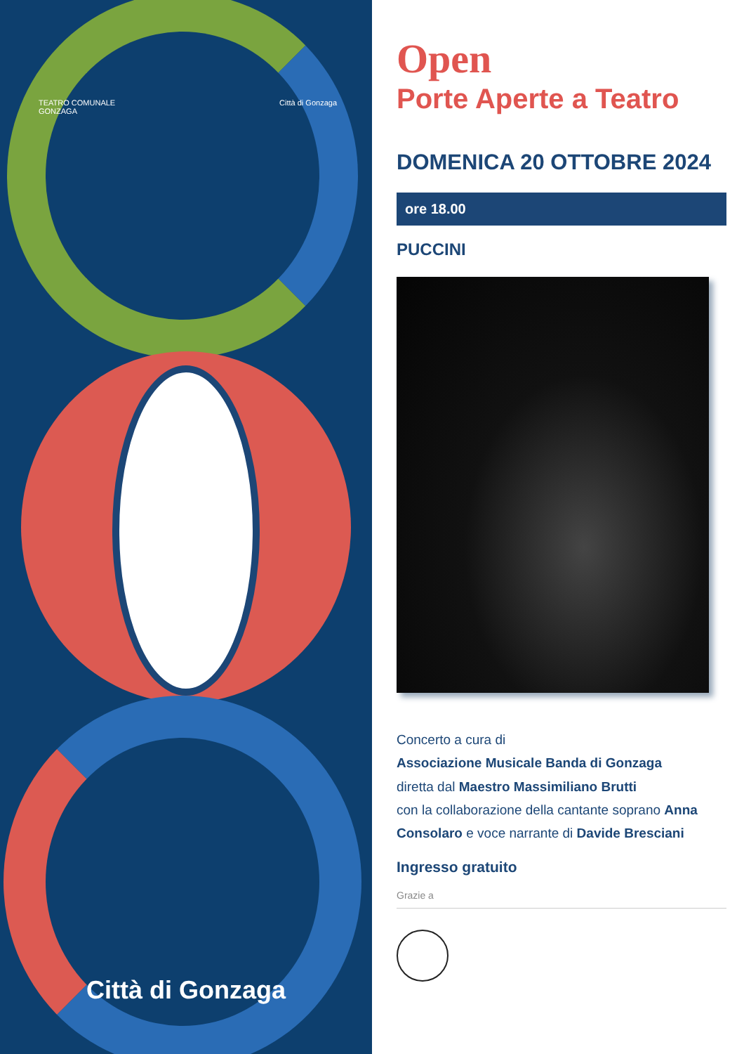TEATRO COMUNALE
GONZAGA
Città di Gonzaga
Città di Gonzaga
Open
Porte Aperte a Teatro
DOMENICA 20 OTTOBRE 2024
ore 18.00
PUCCINI
Concerto a cura di
Associazione Musicale Banda di Gonzaga
diretta dal Maestro Massimiliano Brutti
con la collaborazione della cantante soprano Anna Consolaro e voce narrante di Davide Bresciani
Ingresso gratuito
Grazie a